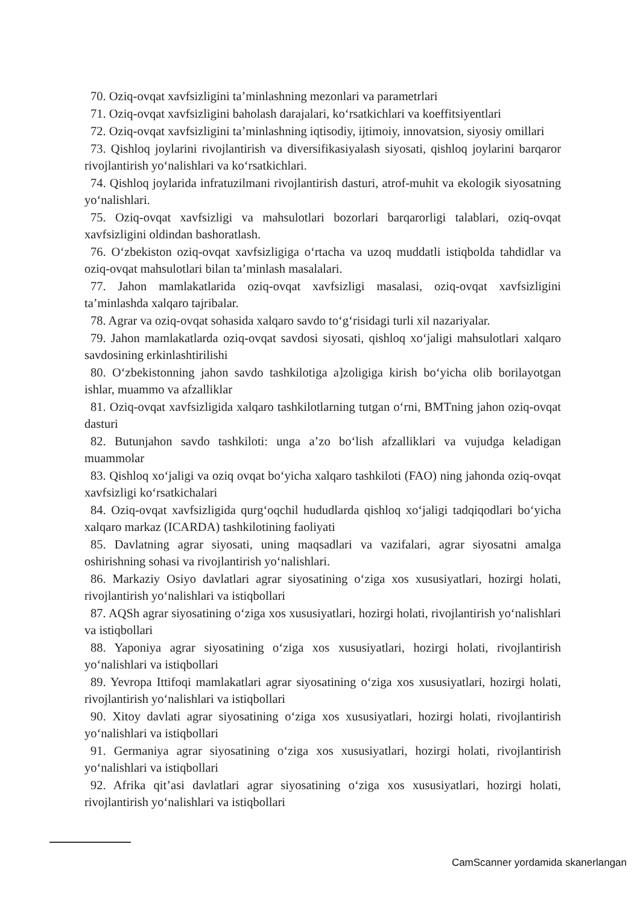70. Oziq-ovqat xavfsizligini ta’minlashning mezonlari va parametrlari
71. Oziq-ovqat xavfsizligini baholash darajalari, ko‘rsatkichlari va koeffitsiyentlari
72. Oziq-ovqat xavfsizligini ta’minlashning iqtisodiy, ijtimoiy, innovatsion, siyosiy omillari
73. Qishloq joylarini rivojlantirish va diversifikasiyalash siyosati, qishloq joylarini barqaror rivojlantirish yo‘nalishlari va ko‘rsatkichlari.
74. Qishloq joylarida infratuzilmani rivojlantirish dasturi, atrof-muhit va ekologik siyosatning yo‘nalishlari.
75. Oziq-ovqat xavfsizligi va mahsulotlari bozorlari barqarorligi talablari, oziq-ovqat xavfsizligini oldindan bashoratlash.
76. O‘zbekiston oziq-ovqat xavfsizligiga o‘rtacha va uzoq muddatli istiqbolda tahdidlar va oziq-ovqat mahsulotlari bilan ta’minlash masalalari.
77. Jahon mamlakatlarida oziq-ovqat xavfsizligi masalasi, oziq-ovqat xavfsizligini ta’minlashda xalqaro tajribalar.
78. Agrar va oziq-ovqat sohasida xalqaro savdo to‘g‘risidagi turli xil nazariyalar.
79. Jahon mamlakatlarda oziq-ovqat savdosi siyosati, qishloq xo‘jaligi mahsulotlari xalqaro savdosining erkinlashtirilishi
80. O‘zbekistonning jahon savdo tashkilotiga a]zoligiga kirish bo‘yicha olib borilayotgan ishlar, muammo va afzalliklar
81. Oziq-ovqat xavfsizligida xalqaro tashkilotlarning tutgan o‘rni, BMTning jahon oziq-ovqat dasturi
82. Butunjahon savdo tashkiloti: unga a’zo bo‘lish afzalliklari va vujudga keladigan muammolar
83. Qishloq xo‘jaligi va oziq ovqat bo‘yicha xalqaro tashkiloti (FAO) ning jahonda oziq-ovqat xavfsizligi ko‘rsatkichalari
84. Oziq-ovqat xavfsizligida qurg‘oqchil hududlarda qishloq xo‘jaligi tadqiqodlari bo‘yicha xalqaro markaz (ICARDA) tashkilotining faoliyati
85. Davlatning agrar siyosati, uning maqsadlari va vazifalari, agrar siyosatni amalga oshirishning sohasi va rivojlantirish yo‘nalishlari.
86. Markaziy Osiyo davlatlari agrar siyosatining o‘ziga xos xususiyatlari, hozirgi holati, rivojlantirish yo‘nalishlari va istiqbollari
87. AQSh agrar siyosatining o‘ziga xos xususiyatlari, hozirgi holati, rivojlantirish yo‘nalishlari va istiqbollari
88. Yaponiya agrar siyosatining o‘ziga xos xususiyatlari, hozirgi holati, rivojlantirish yo‘nalishlari va istiqbollari
89. Yevropa Ittifoqi mamlakatlari agrar siyosatining o‘ziga xos xususiyatlari, hozirgi holati, rivojlantirish yo‘nalishlari va istiqbollari
90. Xitoy davlati agrar siyosatining o‘ziga xos xususiyatlari, hozirgi holati, rivojlantirish yo‘nalishlari va istiqbollari
91. Germaniya agrar siyosatining o‘ziga xos xususiyatlari, hozirgi holati, rivojlantirish yo‘nalishlari va istiqbollari
92. Afrika qit’asi davlatlari agrar siyosatining o‘ziga xos xususiyatlari, hozirgi holati, rivojlantirish yo‘nalishlari va istiqbollari
CamScanner yordamida skanerlangan